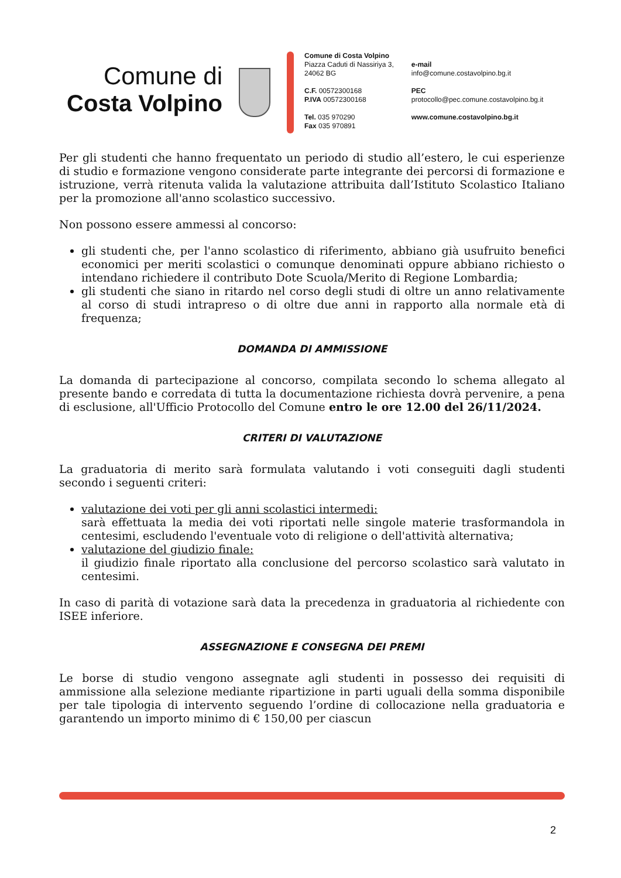Comune di
Costa Volpino
Comune di Costa Volpino
Piazza Caduti di Nassiriya 3,
24062 BG
C.F. 00572300168
P.IVA 00572300168
Tel. 035 970290
Fax 035 970891
e-mail
info@comune.costavolpino.bg.it
PEC
protocollo@pec.comune.costavolpino.bg.it
www.comune.costavolpino.bg.it
Per gli studenti che hanno frequentato un periodo di studio all’estero, le cui esperienze di studio e formazione vengono considerate parte integrante dei percorsi di formazione e istruzione, verrà ritenuta valida la valutazione attribuita dall’Istituto Scolastico Italiano per la promozione all'anno scolastico successivo.
Non possono essere ammessi al concorso:
gli studenti che, per l'anno scolastico di riferimento, abbiano già usufruito benefici economici per meriti scolastici o comunque denominati oppure abbiano richiesto o intendano richiedere il contributo Dote Scuola/Merito di Regione Lombardia;
gli studenti che siano in ritardo nel corso degli studi di oltre un anno relativamente al corso di studi intrapreso o di oltre due anni in rapporto alla normale età di frequenza;
DOMANDA DI AMMISSIONE
La domanda di partecipazione al concorso, compilata secondo lo schema allegato al presente bando e corredata di tutta la documentazione richiesta dovrà pervenire, a pena di esclusione, all'Ufficio Protocollo del Comune entro le ore 12.00 del 26/11/2024.
CRITERI DI VALUTAZIONE
La graduatoria di merito sarà formulata valutando i voti conseguiti dagli studenti secondo i seguenti criteri:
valutazione dei voti per gli anni scolastici intermedi:
sarà effettuata la media dei voti riportati nelle singole materie trasformandola in centesimi, escludendo l'eventuale voto di religione o dell'attività alternativa;
valutazione del giudizio finale:
il giudizio finale riportato alla conclusione del percorso scolastico sarà valutato in centesimi.
In caso di parità di votazione sarà data la precedenza in graduatoria al richiedente con ISEE inferiore.
ASSEGNAZIONE E CONSEGNA DEI PREMI
Le borse di studio vengono assegnate agli studenti in possesso dei requisiti di ammissione alla selezione mediante ripartizione in parti uguali della somma disponibile per tale tipologia di intervento seguendo l’ordine di collocazione nella graduatoria e garantendo un importo minimo di € 150,00 per ciascun
2